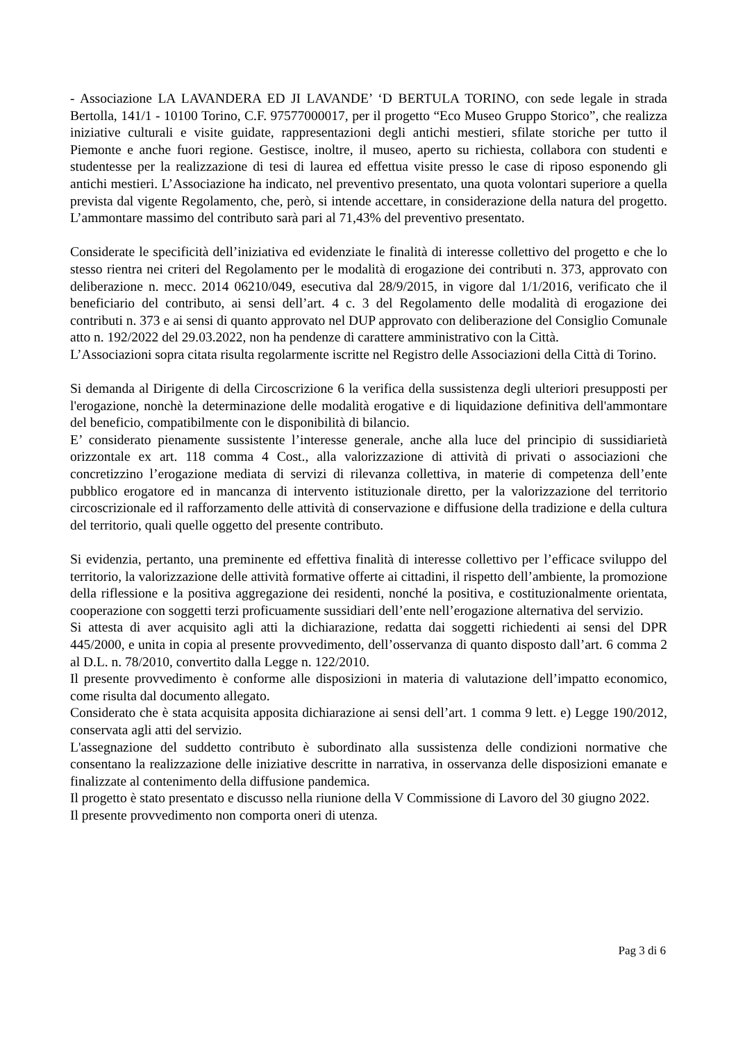- Associazione LA LAVANDERA ED JI LAVANDE’ ‘D BERTULA TORINO, con sede legale in strada Bertolla, 141/1 - 10100 Torino, C.F. 97577000017, per il progetto “Eco Museo Gruppo Storico”, che realizza iniziative culturali e visite guidate, rappresentazioni degli antichi mestieri, sfilate storiche per tutto il Piemonte e anche fuori regione. Gestisce, inoltre, il museo, aperto su richiesta, collabora con studenti e studentesse per la realizzazione di tesi di laurea ed effettua visite presso le case di riposo esponendo gli antichi mestieri. L’Associazione ha indicato, nel preventivo presentato, una quota volontari superiore a quella prevista dal vigente Regolamento, che, però, si intende accettare, in considerazione della natura del progetto. L’ammontare massimo del contributo sarà pari al 71,43% del preventivo presentato.
Considerate le specificità dell’iniziativa ed evidenziate le finalità di interesse collettivo del progetto e che lo stesso rientra nei criteri del Regolamento per le modalità di erogazione dei contributi n. 373, approvato con deliberazione n. mecc. 2014 06210/049, esecutiva dal 28/9/2015, in vigore dal 1/1/2016, verificato che il beneficiario del contributo, ai sensi dell’art. 4 c. 3 del Regolamento delle modalità di erogazione dei contributi n. 373 e ai sensi di quanto approvato nel DUP approvato con deliberazione del Consiglio Comunale atto n. 192/2022 del 29.03.2022, non ha pendenze di carattere amministrativo con la Città.
L’Associazioni sopra citata risulta regolarmente iscritte nel Registro delle Associazioni della Città di Torino.
Si demanda al Dirigente di della Circoscrizione 6 la verifica della sussistenza degli ulteriori presupposti per l'erogazione, nonchè la determinazione delle modalità erogative e di liquidazione definitiva dell'ammontare del beneficio, compatibilmente con le disponibilità di bilancio.
E’ considerato pienamente sussistente l’interesse generale, anche alla luce del principio di sussidiarietà orizzontale ex art. 118 comma 4 Cost., alla valorizzazione di attività di privati o associazioni che concretizzino l’erogazione mediata di servizi di rilevanza collettiva, in materie di competenza dell’ente pubblico erogatore ed in mancanza di intervento istituzionale diretto, per la valorizzazione del territorio circoscrizionale ed il rafforzamento delle attività di conservazione e diffusione della tradizione e della cultura del territorio, quali quelle oggetto del presente contributo.
Si evidenzia, pertanto, una preminente ed effettiva finalità di interesse collettivo per l’efficace sviluppo del territorio, la valorizzazione delle attività formative offerte ai cittadini, il rispetto dell’ambiente, la promozione della riflessione e la positiva aggregazione dei residenti, nonché la positiva, e costituzionalmente orientata, cooperazione con soggetti terzi proficuamente sussidiari dell’ente nell’erogazione alternativa del servizio.
Si attesta di aver acquisito agli atti la dichiarazione, redatta dai soggetti richiedenti ai sensi del DPR 445/2000, e unita in copia al presente provvedimento, dell’osservanza di quanto disposto dall’art. 6 comma 2 al D.L. n. 78/2010, convertito dalla Legge n. 122/2010.
Il presente provvedimento è conforme alle disposizioni in materia di valutazione dell’impatto economico, come risulta dal documento allegato.
Considerato che è stata acquisita apposita dichiarazione ai sensi dell’art. 1 comma 9 lett. e) Legge 190/2012, conservata agli atti del servizio.
L'assegnazione del suddetto contributo è subordinato alla sussistenza delle condizioni normative che consentano la realizzazione delle iniziative descritte in narrativa, in osservanza delle disposizioni emanate e finalizzate al contenimento della diffusione pandemica.
Il progetto è stato presentato e discusso nella riunione della V Commissione di Lavoro del 30 giugno 2022.
Il presente provvedimento non comporta oneri di utenza.
Pag 3 di 6